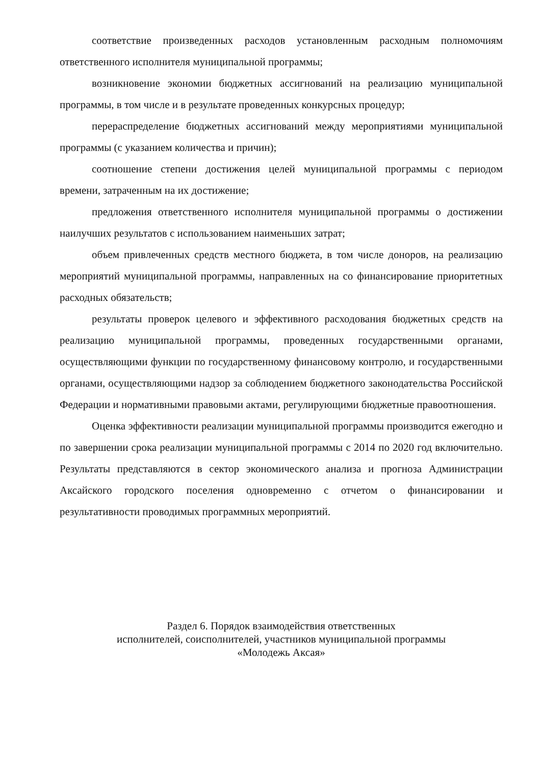соответствие произведенных расходов установленным расходным полномочиям ответственного исполнителя муниципальной программы;
возникновение экономии бюджетных ассигнований на реализацию муниципальной программы, в том числе и в результате проведенных конкурсных процедур;
перераспределение бюджетных ассигнований между мероприятиями муниципальной программы (с указанием количества и причин);
соотношение степени достижения целей муниципальной программы с периодом времени, затраченным на их достижение;
предложения ответственного исполнителя муниципальной программы о достижении наилучших результатов с использованием наименьших затрат;
объем привлеченных средств местного бюджета, в том числе доноров, на реализацию мероприятий муниципальной программы, направленных на со финансирование приоритетных расходных обязательств;
результаты проверок целевого и эффективного расходования бюджетных средств на реализацию муниципальной программы, проведенных государственными органами, осуществляющими функции по государственному финансовому контролю, и государственными органами, осуществляющими надзор за соблюдением бюджетного законодательства Российской Федерации и нормативными правовыми актами, регулирующими бюджетные правоотношения.
Оценка эффективности реализации муниципальной программы производится ежегодно и по завершении срока реализации муниципальной программы с 2014 по 2020 год включительно. Результаты представляются в сектор экономического анализа и прогноза Администрации Аксайского городского поселения одновременно с отчетом о финансировании и результативности проводимых программных мероприятий.
Раздел 6. Порядок взаимодействия ответственных
исполнителей, соисполнителей, участников муниципальной программы
«Молодежь Аксая»